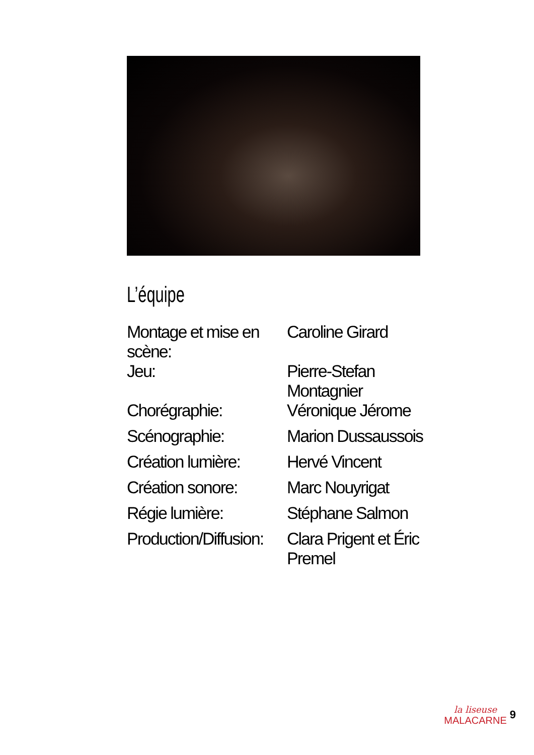L’équipe
| Montage et mise en scène: | Caroline Girard |
| Jeu: | Pierre-Stefan Montagnier |
| Chorégraphie: | Véronique Jérome |
| Scénographie: | Marion Dussaussois |
| Création lumière: | Hervé Vincent |
| Création sonore: | Marc Nouyrigat |
| Régie lumière: | Stéphane Salmon |
| Production/Diffusion: | Clara Prigent et Éric Premel |
la liseuse
MALACARNE
9